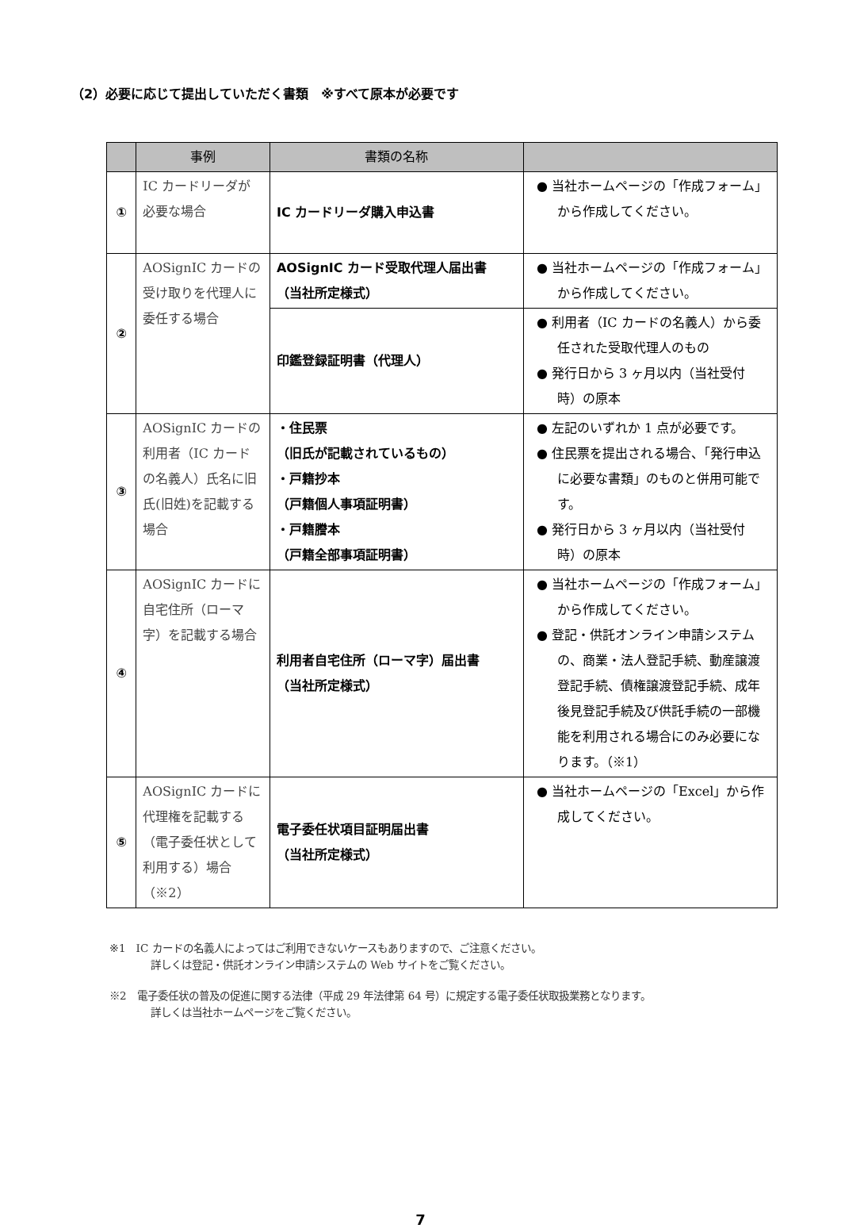（2）必要に応じて提出していただく書類　※すべて原本が必要です
| | 事例 | 書類の名称 | |
| --- | --- | --- | --- |
| ① | IC カードリーダが必要な場合 | IC カードリーダ購入申込書 | ● 当社ホームページの「作成フォーム」から作成してください。 |
| ② | AOSignIC カードの受け取りを代理人に委任する場合 | AOSignIC カード受取代理人届出書 （当社所定様式） | ● 当社ホームページの「作成フォーム」から作成してください。 |
| | | 印鑑登録証明書（代理人） | ● 利用者（IC カードの名義人）から委任された受取代理人のもの ● 発行日から 3 ヶ月以内（当社受付時）の原本 |
| ③ | AOSignIC カードの利用者（IC カードの名義人）氏名に旧氏(旧姓)を記載する場合 | ・住民票 （旧氏が記載されているもの） ・戸籍抄本 （戸籍個人事項証明書） ・戸籍謄本 （戸籍全部事項証明書） | ● 左記のいずれか 1 点が必要です。 ● 住民票を提出される場合、「発行申込に必要な書類」のものと併用可能です。 ● 発行日から 3 ヶ月以内（当社受付時）の原本 |
| ④ | AOSignIC カードに自宅住所（ローマ字）を記載する場合 | 利用者自宅住所（ローマ字）届出書 （当社所定様式） | ● 当社ホームページの「作成フォーム」から作成してください。 ● 登記・供託オンライン申請システムの、商業・法人登記手続、動産譲渡登記手続、債権譲渡登記手続、成年後見登記手続及び供託手続の一部機能を利用される場合にのみ必要になります。（※1） |
| ⑤ | AOSignIC カードに代理権を記載する（電子委任状として利用する）場合（※2） | 電子委任状項目証明届出書 （当社所定様式） | ● 当社ホームページの「Excel」から作成してください。 |
※1　IC カードの名義人によってはご利用できないケースもありますので、ご注意ください。
詳しくは登記・供託オンライン申請システムの Web サイトをご覧ください。
※2　電子委任状の普及の促進に関する法律（平成 29 年法律第 64 号）に規定する電子委任状取扱業務となります。
詳しくは当社ホームページをご覧ください。
7